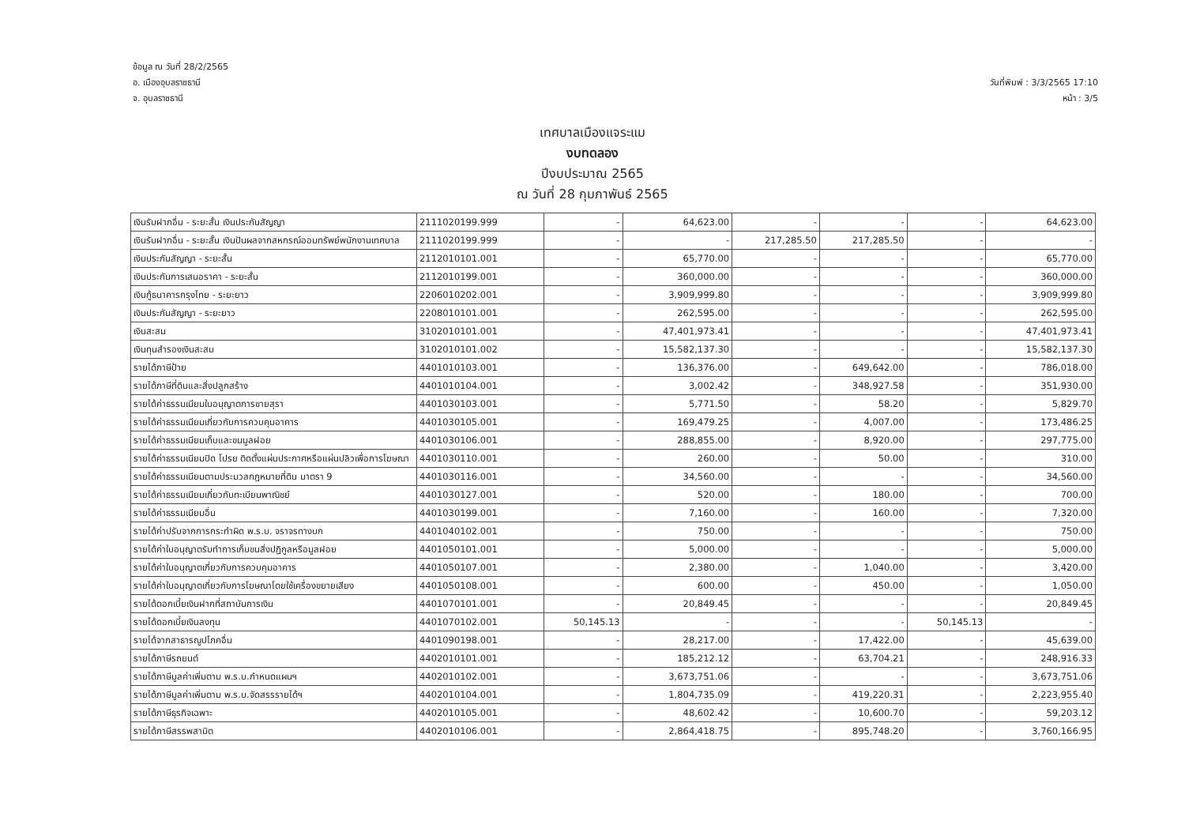ข้อมูล ณ วันที่ 28/2/2565
อ. เมืองอุบลราชธานี
จ. อุบลราชธานี
วันที่พิมพ์ : 3/3/2565 17:10
หน้า : 3/5
เทศบาลเมืองแจระแม
งบทดลอง
ปีงบประมาณ 2565
ณ วันที่ 28 กุมภาพันธ์ 2565
| เงินรับฝากอื่น - ระยะสั้น เงินประกันสัญญา | 2111020199.999 | - | 64,623.00 | - | - | - | 64,623.00 |
| เงินรับฝากอื่น - ระยะสั้น เงินปันผลจากสหกรณ์ออมทรัพย์พนักงานเทศบาล | 2111020199.999 | - | - | 217,285.50 | 217,285.50 | - | - |
| เงินประกันสัญญา - ระยะสั้น | 2112010101.001 | - | 65,770.00 | - | - | - | 65,770.00 |
| เงินประกันการเสนอราคา - ระยะสั้น | 2112010199.001 | - | 360,000.00 | - | - | - | 360,000.00 |
| เงินกู้ธนาคารกรุงไทย - ระยะยาว | 2206010202.001 | - | 3,909,999.80 | - | - | - | 3,909,999.80 |
| เงินประกันสัญญา - ระยะยาว | 2208010101.001 | - | 262,595.00 | - | - | - | 262,595.00 |
| เงินสะสม | 3102010101.001 | - | 47,401,973.41 | - | - | - | 47,401,973.41 |
| เงินทุนสำรองเงินสะสม | 3102010101.002 | - | 15,582,137.30 | - | - | - | 15,582,137.30 |
| รายได้ภาษีป้าย | 4401010103.001 | - | 136,376.00 | - | 649,642.00 | - | 786,018.00 |
| รายได้ภาษีที่ดินและสิ่งปลูกสร้าง | 4401010104.001 | - | 3,002.42 | - | 348,927.58 | - | 351,930.00 |
| รายได้ค่าธรรมเนียมใบอนุญาตการขายสุรา | 4401030103.001 | - | 5,771.50 | - | 58.20 | - | 5,829.70 |
| รายได้ค่าธรรมเนียมเกี่ยวกับการควบคุมอาคาร | 4401030105.001 | - | 169,479.25 | - | 4,007.00 | - | 173,486.25 |
| รายได้ค่าธรรมเนียมเก็บและขนมูลฝอย | 4401030106.001 | - | 288,855.00 | - | 8,920.00 | - | 297,775.00 |
| รายได้ค่าธรรมเนียมปิด โปรย ติดตั้งแผ่นประกาศหรือแผ่นปลิวเพื่อการโฆษณา | 4401030110.001 | - | 260.00 | - | 50.00 | - | 310.00 |
| รายได้ค่าธรรมเนียมตามประมวลกฎหมายที่ดิน มาตรา 9 | 4401030116.001 | - | 34,560.00 | - | - | - | 34,560.00 |
| รายได้ค่าธรรมเนียมเกี่ยวกับทะเบียนพาณิชย์ | 4401030127.001 | - | 520.00 | - | 180.00 | - | 700.00 |
| รายได้ค่าธรรมเนียมอื่น | 4401030199.001 | - | 7,160.00 | - | 160.00 | - | 7,320.00 |
| รายได้ค่าปรับจากการกระทำผิด พ.ร.บ. จราจรทางบก | 4401040102.001 | - | 750.00 | - | - | - | 750.00 |
| รายได้ค่าใบอนุญาตรับทำการเก็บขนสิ่งปฏิกูลหรือมูลฝอย | 4401050101.001 | - | 5,000.00 | - | - | - | 5,000.00 |
| รายได้ค่าใบอนุญาตเกี่ยวกับการควบคุมอาคาร | 4401050107.001 | - | 2,380.00 | - | 1,040.00 | - | 3,420.00 |
| รายได้ค่าใบอนุญาตเกี่ยวกับการโฆษณาโดยใช้เครื่องขยายเสียง | 4401050108.001 | - | 600.00 | - | 450.00 | - | 1,050.00 |
| รายได้ดอกเบี้ยเงินฝากที่สถาบันการเงิน | 4401070101.001 | - | 20,849.45 | - | - | - | 20,849.45 |
| รายได้ดอกเบี้ยเงินลงทุน | 4401070102.001 | 50,145.13 | - | - | - | 50,145.13 | - |
| รายได้จากสาธารณูปโภคอื่น | 4401090198.001 | - | 28,217.00 | - | 17,422.00 | - | 45,639.00 |
| รายได้ภาษีรถยนต์ | 4402010101.001 | - | 185,212.12 | - | 63,704.21 | - | 248,916.33 |
| รายได้ภาษีมูลค่าเพิ่มตาม พ.ร.บ.กำหนดแผนฯ | 4402010102.001 | - | 3,673,751.06 | - | - | - | 3,673,751.06 |
| รายได้ภาษีมูลค่าเพิ่มตาม พ.ร.บ.จัดสรรรายได้ฯ | 4402010104.001 | - | 1,804,735.09 | - | 419,220.31 | - | 2,223,955.40 |
| รายได้ภาษีธุรกิจเฉพาะ | 4402010105.001 | - | 48,602.42 | - | 10,600.70 | - | 59,203.12 |
| รายได้ภาษีสรรพสามิต | 4402010106.001 | - | 2,864,418.75 | - | 895,748.20 | - | 3,760,166.95 |